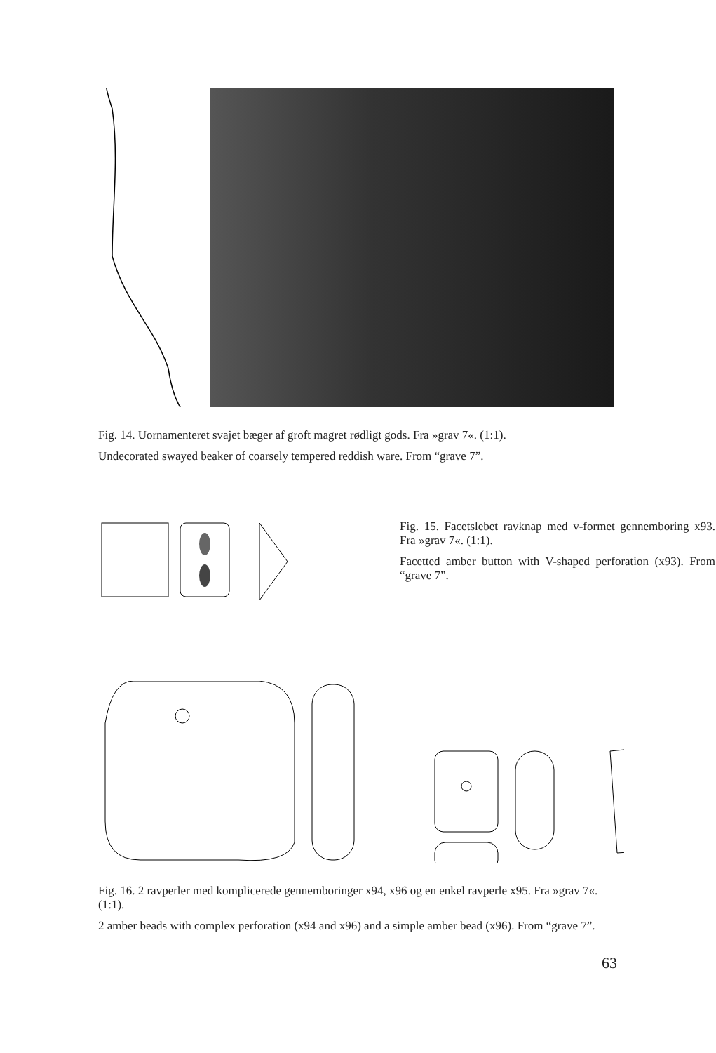Fig. 14. Uornamenteret svajet bæger af groft magret rødligt gods. Fra »grav 7«. (1:1).
Undecorated swayed beaker of coarsely tempered reddish ware. From “grave 7”.
Fig. 15. Facetslebet ravknap med v-formet gennemboring x93. Fra »grav 7«. (1:1).
Facetted amber button with V-shaped perforation (x93). From “grave 7”.
Fig. 16. 2 ravperler med komplicerede gennemboringer x94, x96 og en enkel ravperle x95. Fra »grav 7«. (1:1).
2 amber beads with complex perforation (x94 and x96) and a simple amber bead (x96). From “grave 7”.
63